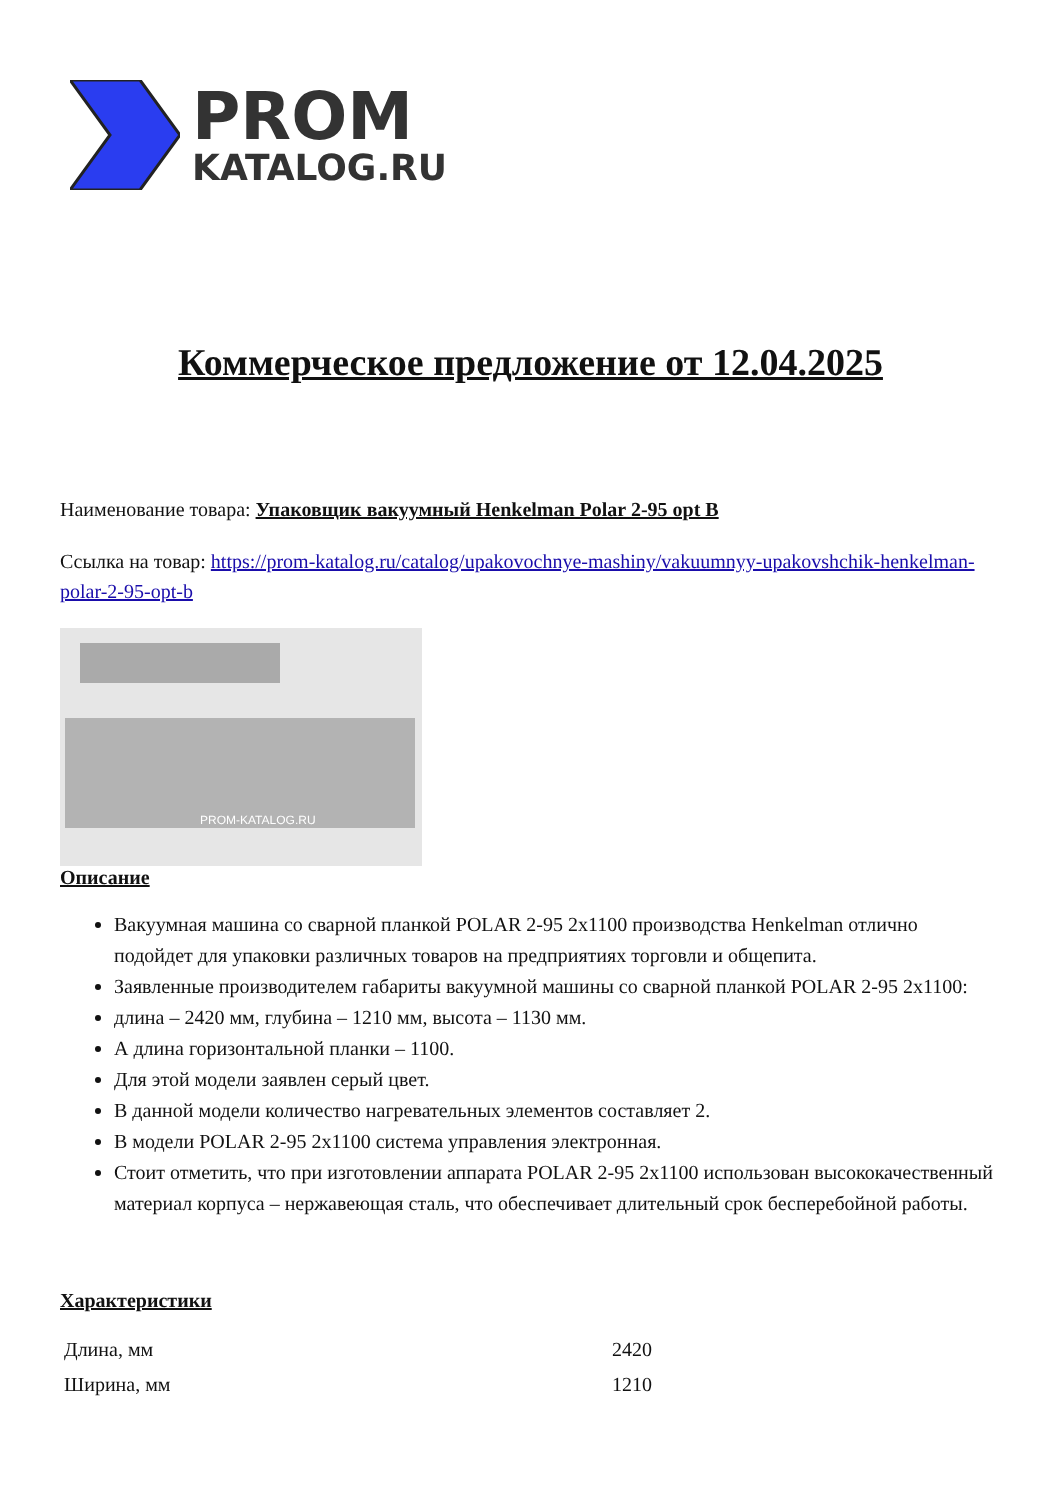PROM
KATALOG.RU
Коммерческое предложение от 12.04.2025
Наименование товара: Упаковщик вакуумный Henkelman Polar 2-95 opt B
Ссылка на товар: https://prom-katalog.ru/catalog/upakovochnye-mashiny/vakuumnyy-upakovshchik-henkelman-polar-2-95-opt-b
PROM-KATALOG.RU
Описание
Вакуумная машина со сварной планкой POLAR 2-95 2x1100 производства Henkelman отлично подойдет для упаковки различных товаров на предприятиях торговли и общепита.
Заявленные производителем габариты вакуумной машины со сварной планкой POLAR 2-95 2x1100:
длина – 2420 мм, глубина – 1210 мм, высота – 1130 мм.
А длина горизонтальной планки – 1100.
Для этой модели заявлен серый цвет.
В данной модели количество нагревательных элементов составляет 2.
В модели POLAR 2-95 2x1100 система управления электронная.
Стоит отметить, что при изготовлении аппарата POLAR 2-95 2x1100 использован высококачественный материал корпуса – нержавеющая сталь, что обеспечивает длительный срок бесперебойной работы.
Характеристики
| Длина, мм | 2420 |
| Ширина, мм | 1210 |